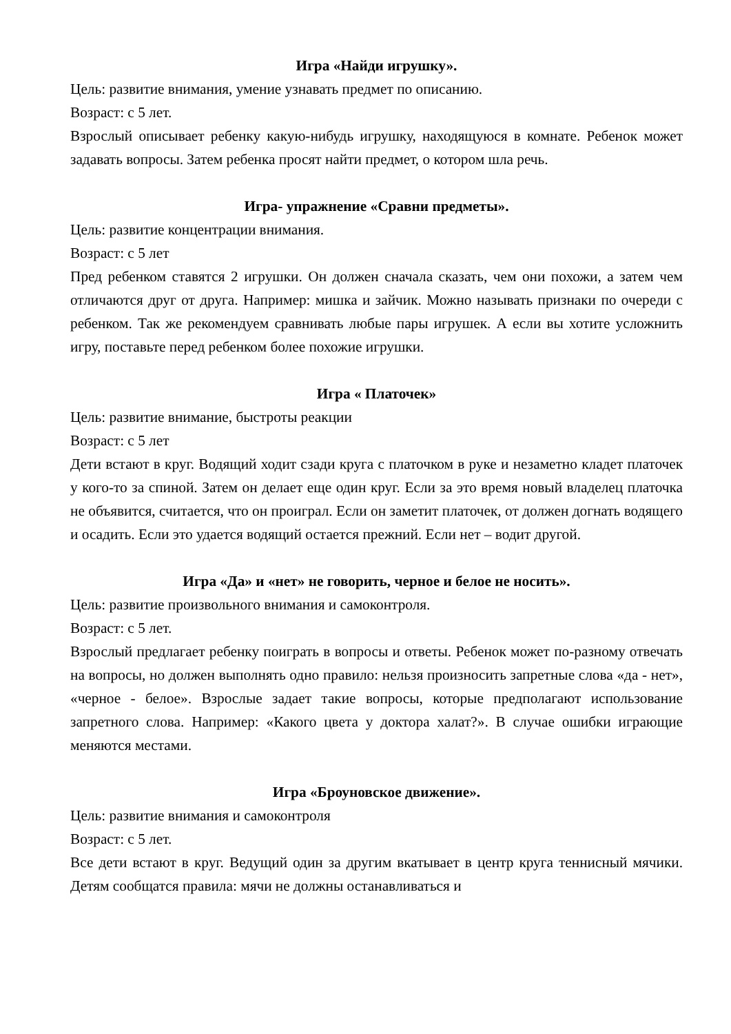Игра «Найди игрушку».
Цель: развитие внимания, умение узнавать предмет по описанию.
Возраст: с 5 лет.
Взрослый описывает ребенку какую-нибудь игрушку, находящуюся в комнате. Ребенок может задавать вопросы. Затем ребенка просят найти предмет, о котором шла речь.
Игра- упражнение «Сравни предметы».
Цель: развитие концентрации внимания.
Возраст: с 5 лет
Пред ребенком ставятся 2 игрушки. Он должен сначала сказать, чем они похожи, а затем чем отличаются друг от друга. Например: мишка и зайчик. Можно называть признаки по очереди с ребенком. Так же рекомендуем сравнивать любые пары игрушек. А если вы хотите усложнить игру, поставьте перед ребенком более похожие игрушки.
Игра « Платочек»
Цель: развитие внимание, быстроты реакции
Возраст: с 5 лет
Дети встают в круг. Водящий ходит сзади круга с платочком в руке и незаметно кладет платочек у кого-то за спиной. Затем он делает еще один круг. Если за это время новый владелец платочка не объявится, считается, что он проиграл. Если он заметит платочек, от должен догнать водящего и осадить. Если это удается водящий остается прежний. Если нет – водит другой.
Игра «Да» и «нет» не говорить, черное и белое не носить».
Цель: развитие произвольного внимания и самоконтроля.
Возраст: с 5 лет.
Взрослый предлагает ребенку поиграть в вопросы и ответы. Ребенок может по-разному отвечать на вопросы, но должен выполнять одно правило: нельзя произносить запретные слова «да - нет», «черное - белое». Взрослые задает такие вопросы, которые предполагают использование запретного слова. Например: «Какого цвета у доктора халат?». В случае ошибки играющие меняются местами.
Игра «Броуновское движение».
Цель: развитие внимания и самоконтроля
Возраст: с 5 лет.
Все дети встают в круг. Ведущий один за другим вкатывает в центр круга теннисный мячики. Детям сообщатся правила: мячи не должны останавливаться и